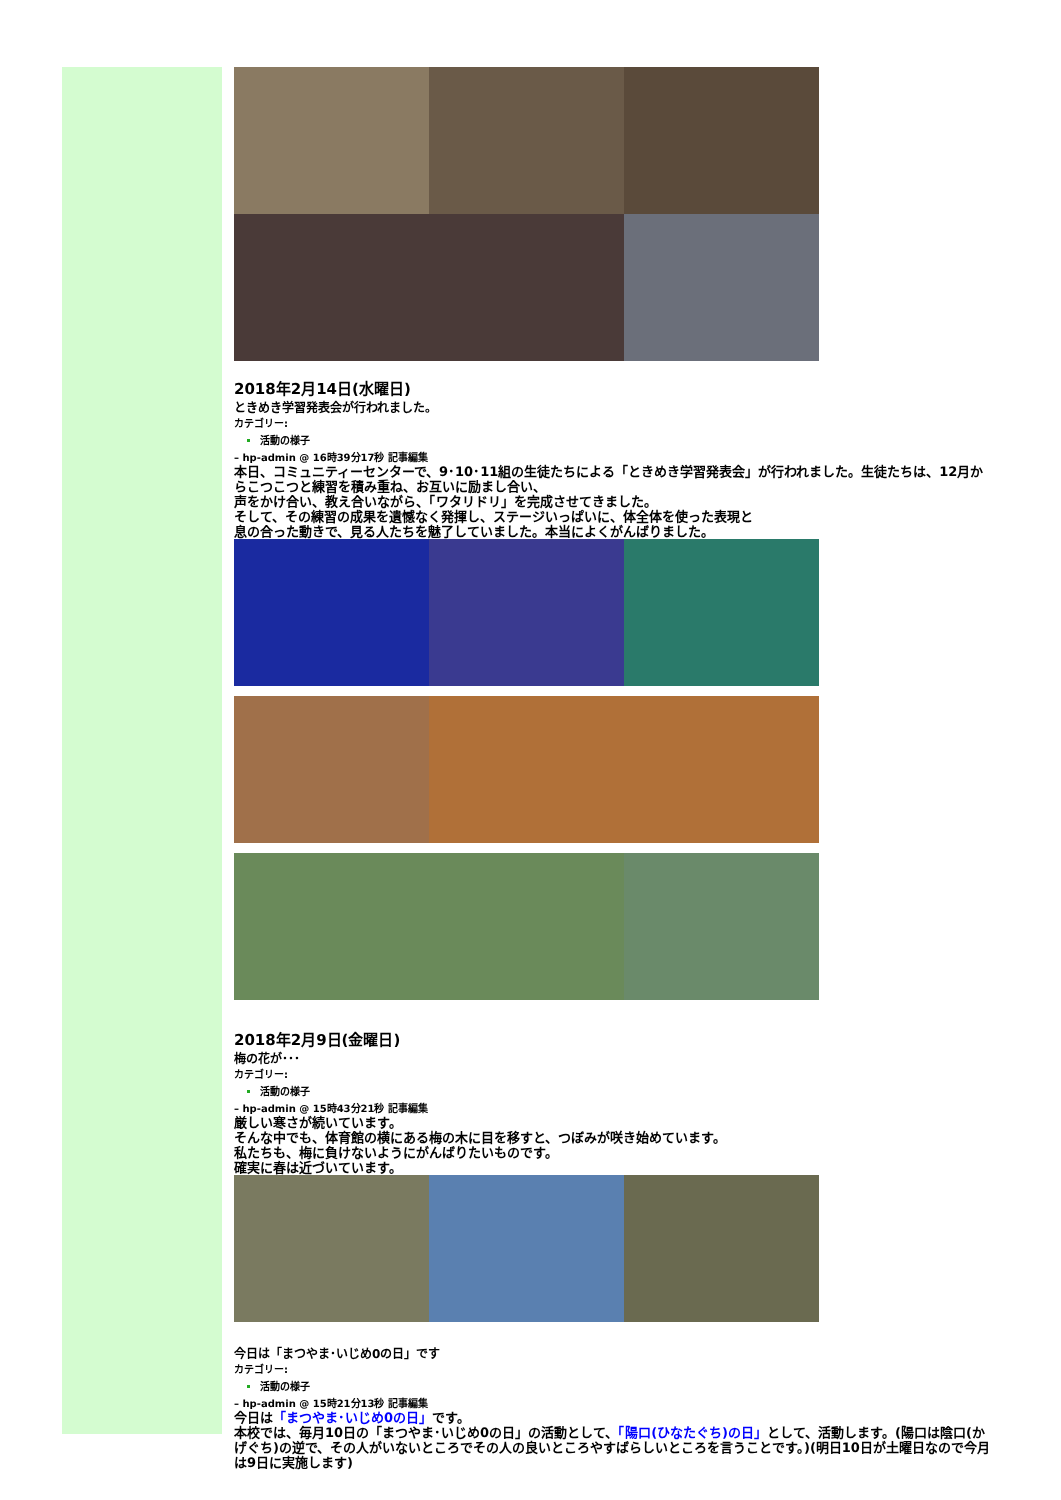2018年2月14日(水曜日)
ときめき学習発表会が行われました。
カテゴリー:
活動の様子
– hp-admin @ 16時39分17秒 記事編集
本日、コミュニティーセンターで、9･10･11組の生徒たちによる「ときめき学習発表会」が行われました。生徒たちは、12月からこつこつと練習を積み重ね、お互いに励まし合い、
声をかけ合い、教え合いながら、「ワタリドリ」を完成させてきました。
そして、その練習の成果を遺憾なく発揮し、ステージいっぱいに、体全体を使った表現と
息の合った動きで、見る人たちを魅了していました。本当によくがんばりました。
2018年2月9日(金曜日)
梅の花が･･･
カテゴリー:
活動の様子
– hp-admin @ 15時43分21秒 記事編集
厳しい寒さが続いています。
そんな中でも、体育館の横にある梅の木に目を移すと、つぼみが咲き始めています。
私たちも、梅に負けないようにがんばりたいものです。
確実に春は近づいています。
今日は「まつやま･いじめ0の日」です
カテゴリー:
活動の様子
– hp-admin @ 15時21分13秒 記事編集
今日は「まつやま･いじめ0の日」です。
本校では、毎月10日の「まつやま･いじめ0の日」の活動として、「陽口(ひなたぐち)の日」として、活動します。(陽口は陰口(かげぐち)の逆で、その人がいないところでその人の良いところやすばらしいところを言うことです。)(明日10日が土曜日なので今月は9日に実施します)